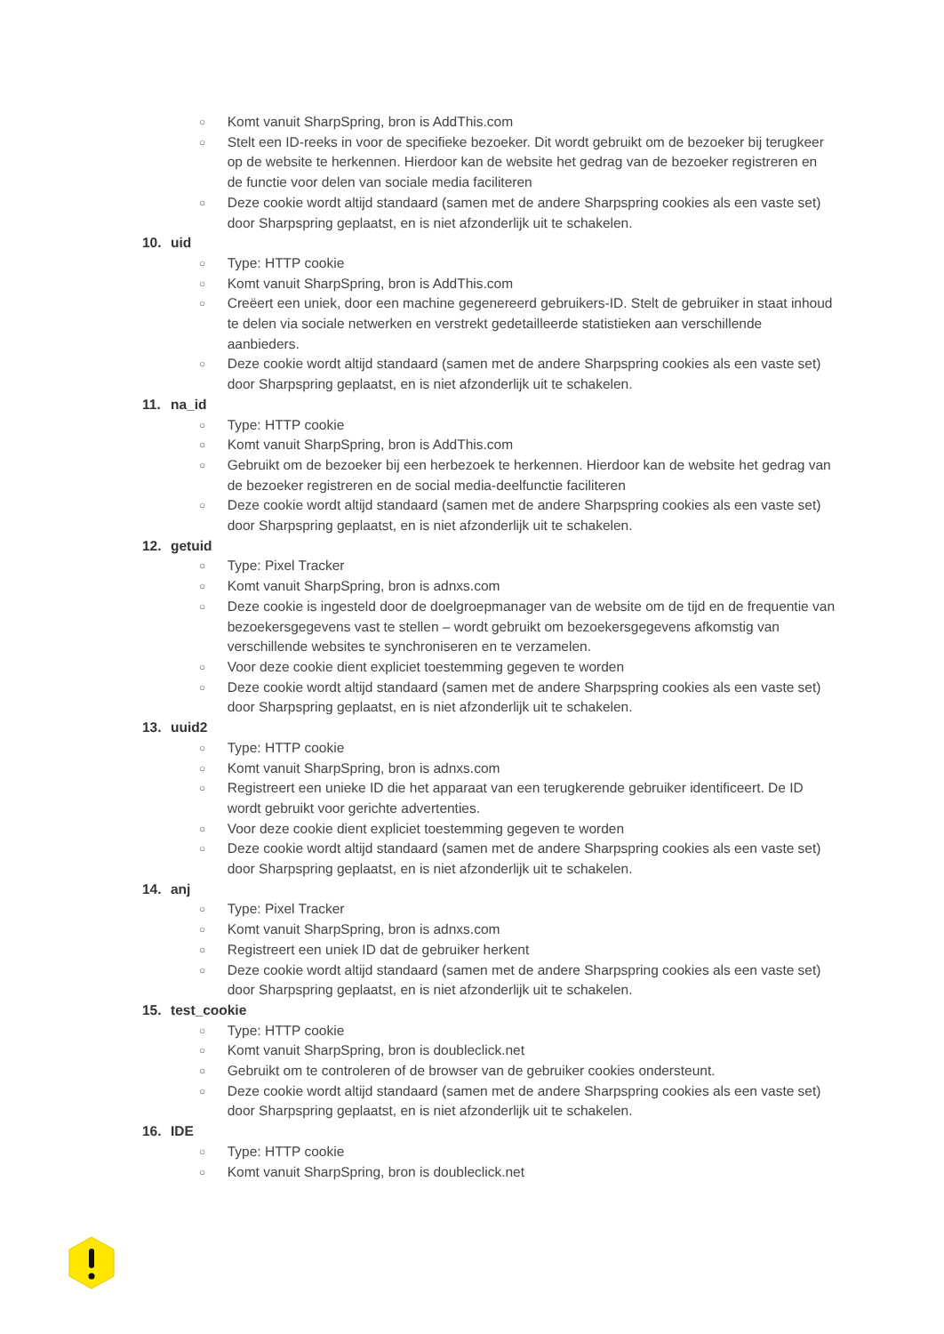○
Komt vanuit SharpSpring, bron is AddThis.com
○
Stelt een ID-reeks in voor de specifieke bezoeker. Dit wordt gebruikt om de bezoeker bij terugkeer op de website te herkennen. Hierdoor kan de website het gedrag van de bezoeker registreren en de functie voor delen van sociale media faciliteren
○
Deze cookie wordt altijd standaard (samen met de andere Sharpspring cookies als een vaste set) door Sharpspring geplaatst, en is niet afzonderlijk uit te schakelen.
10. uid
○
Type: HTTP cookie
○
Komt vanuit SharpSpring, bron is AddThis.com
○
Creëert een uniek, door een machine gegenereerd gebruikers-ID. Stelt de gebruiker in staat inhoud te delen via sociale netwerken en verstrekt gedetailleerde statistieken aan verschillende aanbieders.
○
Deze cookie wordt altijd standaard (samen met de andere Sharpspring cookies als een vaste set) door Sharpspring geplaatst, en is niet afzonderlijk uit te schakelen.
11. na_id
○
Type: HTTP cookie
○
Komt vanuit SharpSpring, bron is AddThis.com
○
Gebruikt om de bezoeker bij een herbezoek te herkennen. Hierdoor kan de website het gedrag van de bezoeker registreren en de social media-deelfunctie faciliteren
○
Deze cookie wordt altijd standaard (samen met de andere Sharpspring cookies als een vaste set) door Sharpspring geplaatst, en is niet afzonderlijk uit te schakelen.
12. getuid
○
Type: Pixel Tracker
○
Komt vanuit SharpSpring, bron is adnxs.com
○
Deze cookie is ingesteld door de doelgroepmanager van de website om de tijd en de frequentie van bezoekersgegevens vast te stellen – wordt gebruikt om bezoekersgegevens afkomstig van verschillende websites te synchroniseren en te verzamelen.
○
Voor deze cookie dient expliciet toestemming gegeven te worden
○
Deze cookie wordt altijd standaard (samen met de andere Sharpspring cookies als een vaste set) door Sharpspring geplaatst, en is niet afzonderlijk uit te schakelen.
13. uuid2
○
Type: HTTP cookie
○
Komt vanuit SharpSpring, bron is adnxs.com
○
Registreert een unieke ID die het apparaat van een terugkerende gebruiker identificeert. De ID wordt gebruikt voor gerichte advertenties.
○
Voor deze cookie dient expliciet toestemming gegeven te worden
○
Deze cookie wordt altijd standaard (samen met de andere Sharpspring cookies als een vaste set) door Sharpspring geplaatst, en is niet afzonderlijk uit te schakelen.
14. anj
○
Type: Pixel Tracker
○
Komt vanuit SharpSpring, bron is adnxs.com
○
Registreert een uniek ID dat de gebruiker herkent
○
Deze cookie wordt altijd standaard (samen met de andere Sharpspring cookies als een vaste set) door Sharpspring geplaatst, en is niet afzonderlijk uit te schakelen.
15. test_cookie
○
Type: HTTP cookie
○
Komt vanuit SharpSpring, bron is doubleclick.net
○
Gebruikt om te controleren of de browser van de gebruiker cookies ondersteunt.
○
Deze cookie wordt altijd standaard (samen met de andere Sharpspring cookies als een vaste set) door Sharpspring geplaatst, en is niet afzonderlijk uit te schakelen.
16. IDE
○
Type: HTTP cookie
○
Komt vanuit SharpSpring, bron is doubleclick.net